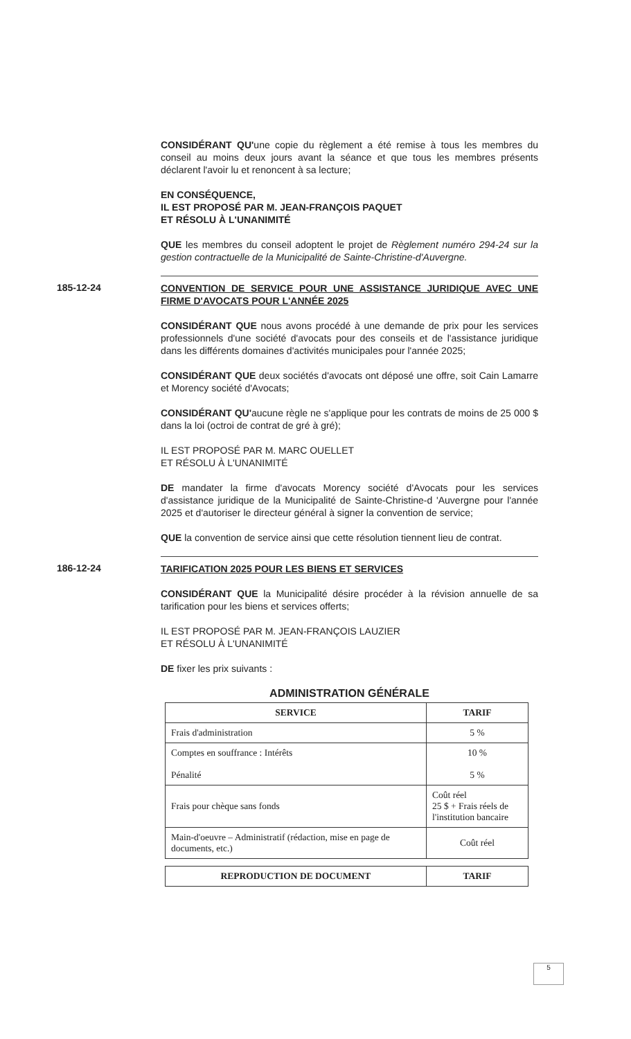CONSIDÉRANT QU'une copie du règlement a été remise à tous les membres du conseil au moins deux jours avant la séance et que tous les membres présents déclarent l'avoir lu et renoncent à sa lecture;
EN CONSÉQUENCE,
IL EST PROPOSÉ PAR M. JEAN-FRANÇOIS PAQUET
ET RÉSOLU À L'UNANIMITÉ
QUE les membres du conseil adoptent le projet de Règlement numéro 294-24 sur la gestion contractuelle de la Municipalité de Sainte-Christine-d'Auvergne.
185-12-24
CONVENTION DE SERVICE POUR UNE ASSISTANCE JURIDIQUE AVEC UNE FIRME D'AVOCATS POUR L'ANNÉE 2025
CONSIDÉRANT QUE nous avons procédé à une demande de prix pour les services professionnels d'une société d'avocats pour des conseils et de l'assistance juridique dans les différents domaines d'activités municipales pour l'année 2025;
CONSIDÉRANT QUE deux sociétés d'avocats ont déposé une offre, soit Cain Lamarre et Morency société d'Avocats;
CONSIDÉRANT QU'aucune règle ne s'applique pour les contrats de moins de 25 000 $ dans la loi (octroi de contrat de gré à gré);
IL EST PROPOSÉ PAR M. MARC OUELLET
ET RÉSOLU À L'UNANIMITÉ
DE mandater la firme d'avocats Morency société d'Avocats pour les services d'assistance juridique de la Municipalité de Sainte-Christine-d 'Auvergne pour l'année 2025 et d'autoriser le directeur général à signer la convention de service;
QUE la convention de service ainsi que cette résolution tiennent lieu de contrat.
186-12-24
TARIFICATION 2025 POUR LES BIENS ET SERVICES
CONSIDÉRANT QUE la Municipalité désire procéder à la révision annuelle de sa tarification pour les biens et services offerts;
IL EST PROPOSÉ PAR M. JEAN-FRANÇOIS LAUZIER
ET RÉSOLU À L'UNANIMITÉ
DE fixer les prix suivants :
ADMINISTRATION GÉNÉRALE
| SERVICE | TARIF |
| --- | --- |
| Frais d'administration | 5 % |
| Comptes en souffrance : Intérêts Pénalité | 10 % 5 % |
| Frais pour chèque sans fonds | Coût réel 25 $ + Frais réels de l'institution bancaire |
| Main-d'oeuvre – Administratif (rédaction, mise en page de documents, etc.) | Coût réel |
| REPRODUCTION DE DOCUMENT | TARIF |
| --- | --- |
5